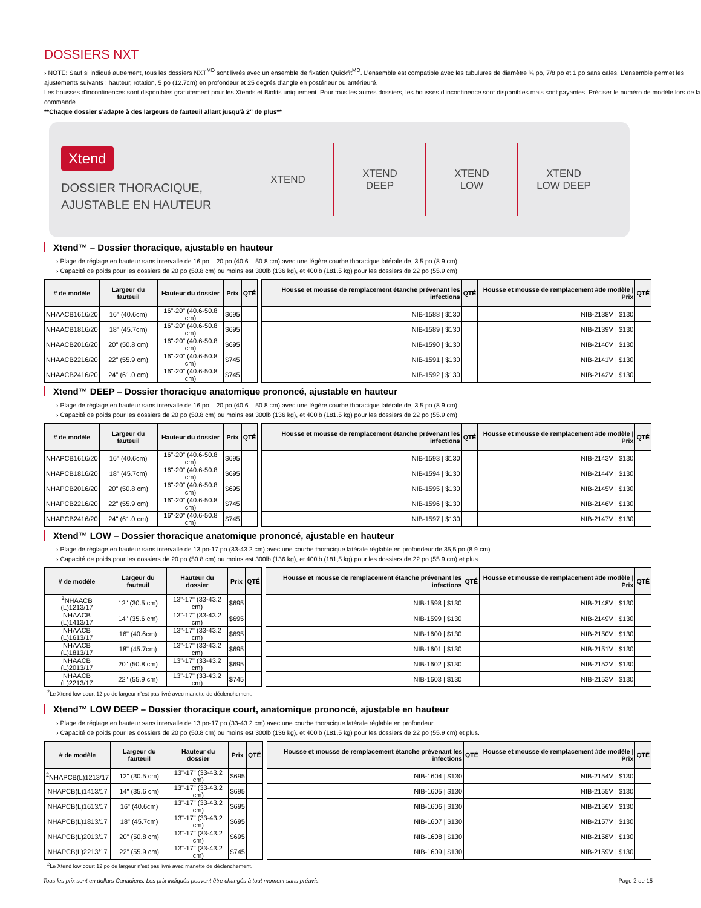DOSSIERS NXT
› NOTE: Sauf si indiqué autrement, tous les dossiers NXT<sup>MD</sup> sont livrés avec un ensemble de fixation Quickfit<sup>MD</sup>. L’ensemble est compatible avec les tubulures de diamètre ¾ po, 7/8 po et 1 po sans cales. L’ensemble permet les ajustements suivants : hauteur, rotation, 5 po (12.7cm) en profondeur et 25 degrés d’angle en postérieur ou antérieuré.
Les housses d'incontinences sont disponibles gratuitement pour les Xtends et Biofits uniquement. Pour tous les autres dossiers, les housses d'incontinence sont disponibles mais sont payantes. Préciser le numéro de modèle lors de la commande.
**Chaque dossier s'adapte à des largeurs de fauteuil allant jusqu'à 2" de plus**
Xtend
DOSSIER THORACIQUE,
AJUSTABLE EN HAUTEUR
XTEND
XTEND
DEEP
XTEND
LOW
XTEND
LOW DEEP
Xtend™ – Dossier thoracique, ajustable en hauteur
› Plage de réglage en hauteur sans intervalle de 16 po – 20 po (40.6 – 50.8 cm) avec une légère courbe thoracique latérale de, 3.5 po (8.9 cm).
› Capacité de poids pour les dossiers de 20 po (50.8 cm) ou moins est 300lb (136 kg), et 400lb (181.5 kg) pour les dossiers de 22 po (55.9 cm)
| # de modèle | Largeur du fauteuil | Hauteur du dossier | Prix | QTÉ | | Housse et mousse de remplacement étanche prévenant les infections | QTÉ | Housse et mousse de remplacement #de modèle / Prix | QTÉ |
| NHAACB1616/20 | 16" (40.6cm) | 16"-20" (40.6-50.8 cm) | $695 | | | NIB-1588 / $130 | | NIB-2138V / $130 | |
| NHAACB1816/20 | 18" (45.7cm) | 16"-20" (40.6-50.8 cm) | $695 | | | NIB-1589 / $130 | | NIB-2139V / $130 | |
| NHAACB2016/20 | 20" (50.8 cm) | 16"-20" (40.6-50.8 cm) | $695 | | | NIB-1590 / $130 | | NIB-2140V / $130 | |
| NHAACB2216/20 | 22" (55.9 cm) | 16"-20" (40.6-50.8 cm) | $745 | | | NIB-1591 / $130 | | NIB-2141V / $130 | |
| NHAACB2416/20 | 24" (61.0 cm) | 16"-20" (40.6-50.8 cm) | $745 | | | NIB-1592 / $130 | | NIB-2142V / $130 | |
Xtend™ DEEP – Dossier thoracique anatomique prononcé, ajustable en hauteur
› Plage de réglage en hauteur sans intervalle de 16 po – 20 po (40.6 – 50.8 cm) avec une légère courbe thoracique latérale de, 3.5 po (8.9 cm).
› Capacité de poids pour les dossiers de 20 po (50.8 cm) ou moins est 300lb (136 kg), et 400lb (181.5 kg) pour les dossiers de 22 po (55.9 cm)
| # de modèle | Largeur du fauteuil | Hauteur du dossier | Prix | QTÉ | | Housse et mousse de remplacement étanche prévenant les infections | QTÉ | Housse et mousse de remplacement #de modèle / Prix | QTÉ |
| NHAPCB1616/20 | 16" (40.6cm) | 16"-20" (40.6-50.8 cm) | $695 | | | NIB-1593 / $130 | | NIB-2143V / $130 | |
| NHAPCB1816/20 | 18" (45.7cm) | 16"-20" (40.6-50.8 cm) | $695 | | | NIB-1594 / $130 | | NIB-2144V / $130 | |
| NHAPCB2016/20 | 20" (50.8 cm) | 16"-20" (40.6-50.8 cm) | $695 | | | NIB-1595 / $130 | | NIB-2145V / $130 | |
| NHAPCB2216/20 | 22" (55.9 cm) | 16"-20" (40.6-50.8 cm) | $745 | | | NIB-1596 / $130 | | NIB-2146V / $130 | |
| NHAPCB2416/20 | 24" (61.0 cm) | 16"-20" (40.6-50.8 cm) | $745 | | | NIB-1597 / $130 | | NIB-2147V / $130 | |
Xtend™ LOW – Dossier thoracique anatomique prononcé, ajustable en hauteur
› Plage de réglage en hauteur sans intervalle de 13 po-17 po (33-43.2 cm) avec une courbe thoracique latérale réglable en profondeur de 35,5 po (8.9 cm).
› Capacité de poids pour les dossiers de 20 po (50.8 cm) ou moins est 300lb (136 kg), et 400lb (181,5 kg) pour les dossiers de 22 po (55.9 cm) et plus.
| # de modèle | Largeur du fauteuil | Hauteur du dossier | Prix | QTÉ | | Housse et mousse de remplacement étanche prévenant les infections | QTÉ | Housse et mousse de remplacement #de modèle / Prix | QTÉ |
| <sup>2</sup> NHAACB (L)1213/17 | 12" (30.5 cm) | 13"-17" (33-43.2 cm) | $695 | | | NIB-1598 / $130 | | NIB-2148V / $130 | |
| NHAACB (L)1413/17 | 14" (35.6 cm) | 13"-17" (33-43.2 cm) | $695 | | | NIB-1599 / $130 | | NIB-2149V / $130 | |
| NHAACB (L)1613/17 | 16" (40.6cm) | 13"-17" (33-43.2 cm) | $695 | | | NIB-1600 / $130 | | NIB-2150V / $130 | |
| NHAACB (L)1813/17 | 18" (45.7cm) | 13"-17" (33-43.2 cm) | $695 | | | NIB-1601 / $130 | | NIB-2151V / $130 | |
| NHAACB (L)2013/17 | 20" (50.8 cm) | 13"-17" (33-43.2 cm) | $695 | | | NIB-1602 / $130 | | NIB-2152V / $130 | |
| NHAACB (L)2213/17 | 22" (55.9 cm) | 13"-17" (33-43.2 cm) | $745 | | | NIB-1603 / $130 | | NIB-2153V / $130 | |
<sup>2</sup> Le Xtend low court 12 po de largeur n’est pas livré avec manette de déclenchement.
Xtend™ LOW DEEP – Dossier thoracique court, anatomique prononcé, ajustable en hauteur
› Plage de réglage en hauteur sans intervalle de 13 po-17 po (33-43.2 cm) avec une courbe thoracique latérale réglable en profondeur.
› Capacité de poids pour les dossiers de 20 po (50.8 cm) ou moins est 300lb (136 kg), et 400lb (181,5 kg) pour les dossiers de 22 po (55.9 cm) et plus.
| # de modèle | Largeur du fauteuil | Hauteur du dossier | Prix | QTÉ | | Housse et mousse de remplacement étanche prévenant les infections | QTÉ | Housse et mousse de remplacement #de modèle / Prix | QTÉ |
| <sup>2</sup> NHAPCB(L)1213/17 | 12" (30.5 cm) | 13"-17" (33-43.2 cm) | $695 | | | NIB-1604 / $130 | | NIB-2154V / $130 | |
| NHAPCB(L)1413/17 | 14" (35.6 cm) | 13"-17" (33-43.2 cm) | $695 | | | NIB-1605 / $130 | | NIB-2155V / $130 | |
| NHAPCB(L)1613/17 | 16" (40.6cm) | 13"-17" (33-43.2 cm) | $695 | | | NIB-1606 / $130 | | NIB-2156V / $130 | |
| NHAPCB(L)1813/17 | 18" (45.7cm) | 13"-17" (33-43.2 cm) | $695 | | | NIB-1607 / $130 | | NIB-2157V / $130 | |
| NHAPCB(L)2013/17 | 20" (50.8 cm) | 13"-17" (33-43.2 cm) | $695 | | | NIB-1608 / $130 | | NIB-2158V / $130 | |
| NHAPCB(L)2213/17 | 22" (55.9 cm) | 13"-17" (33-43.2 cm) | $745 | | | NIB-1609 / $130 | | NIB-2159V / $130 | |
<sup>2</sup> Le Xtend low court 12 po de largeur n’est pas livré avec manette de déclenchement.
Tous les prix sont en dollars Canadiens. Les prix indiqués peuvent être changés à tout moment sans préavis. Page 2 de 15